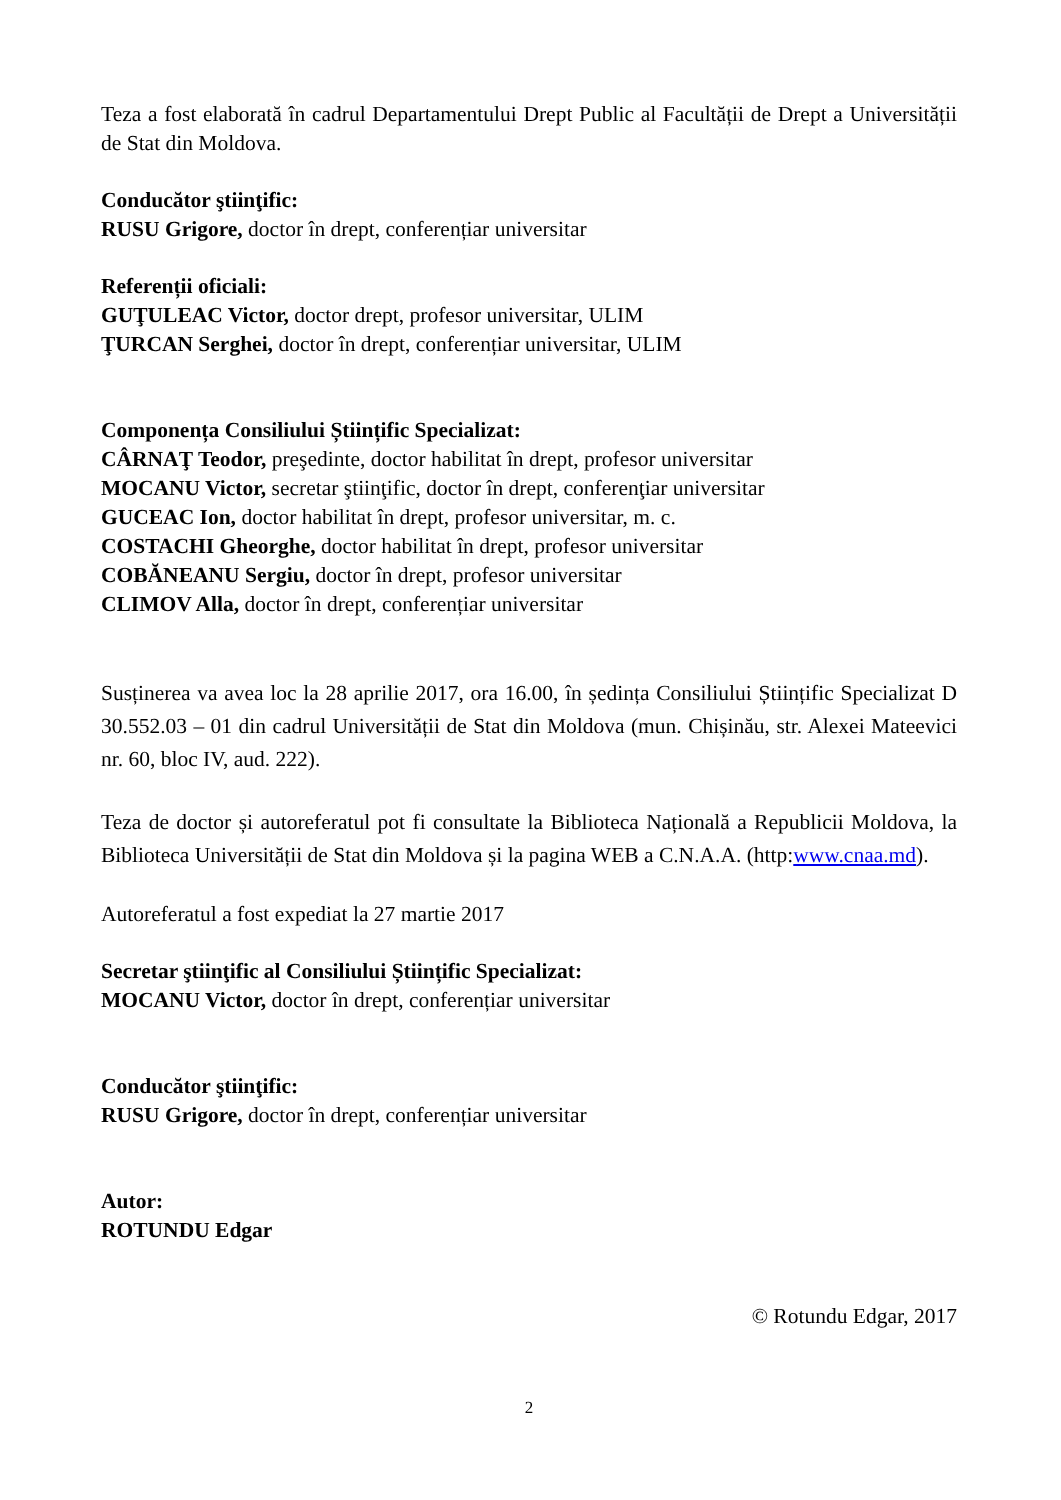Teza a fost elaborată în cadrul Departamentului Drept Public al Facultății de Drept a Universității de Stat din Moldova.
Conducător ştiinţific:
RUSU Grigore, doctor în drept, conferențiar universitar
Referenții oficiali:
GUŢULEAC Victor, doctor drept, profesor universitar, ULIM
ŢURCAN Serghei, doctor în drept, conferențiar universitar, ULIM
Componența Consiliului Științific Specializat:
CÂRNAŢ Teodor, preşedinte, doctor habilitat în drept, profesor universitar
MOCANU Victor, secretar ştiinţific, doctor în drept, conferenţiar universitar
GUCEAC Ion, doctor habilitat în drept, profesor universitar, m. c.
COSTACHI Gheorghe, doctor habilitat în drept, profesor universitar
COBĂNEANU Sergiu, doctor în drept, profesor universitar
CLIMOV Alla, doctor în drept, conferențiar universitar
Susținerea va avea loc la 28 aprilie 2017, ora 16.00, în ședința Consiliului Științific Specializat D 30.552.03 – 01 din cadrul Universității de Stat din Moldova (mun. Chișinău, str. Alexei Mateevici nr. 60, bloc IV, aud. 222).
Teza de doctor și autoreferatul pot fi consultate la Biblioteca Națională a Republicii Moldova, la Biblioteca Universității de Stat din Moldova și la pagina WEB a C.N.A.A. (http:www.cnaa.md).
Autoreferatul a fost expediat la 27 martie 2017
Secretar ştiinţific al Consiliului Științific Specializat:
MOCANU Victor, doctor în drept, conferențiar universitar
Conducător ştiinţific:
RUSU Grigore, doctor în drept, conferențiar universitar
Autor:
ROTUNDU Edgar
© Rotundu Edgar, 2017
2